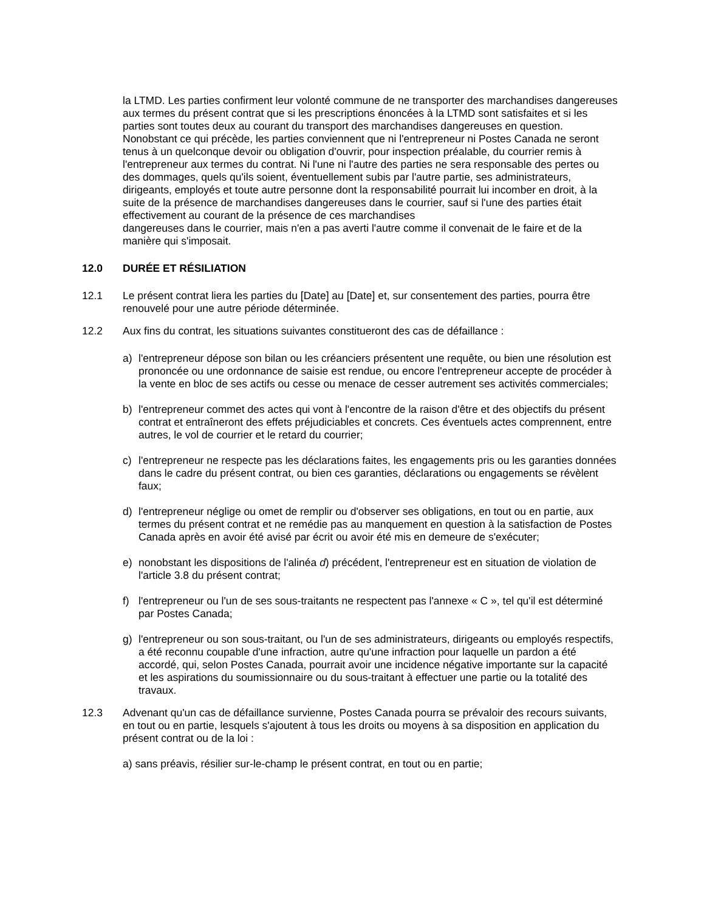la LTMD. Les parties confirment leur volonté commune de ne transporter des marchandises dangereuses aux termes du présent contrat que si les prescriptions énoncées à la LTMD sont satisfaites et si les parties sont toutes deux au courant du transport des marchandises dangereuses en question. Nonobstant ce qui précède, les parties conviennent que ni l'entrepreneur ni Postes Canada ne seront tenus à un quelconque devoir ou obligation d'ouvrir, pour inspection préalable, du courrier remis à l'entrepreneur aux termes du contrat. Ni l'une ni l'autre des parties ne sera responsable des pertes ou des dommages, quels qu'ils soient, éventuellement subis par l'autre partie, ses administrateurs, dirigeants, employés et toute autre personne dont la responsabilité pourrait lui incomber en droit, à la suite de la présence de marchandises dangereuses dans le courrier, sauf si l'une des parties était effectivement au courant de la présence de ces marchandises
dangereuses dans le courrier, mais n'en a pas averti l'autre comme il convenait de le faire et de la manière qui s'imposait.
12.0 DURÉE ET RÉSILIATION
12.1 Le présent contrat liera les parties du [Date] au [Date] et, sur consentement des parties, pourra être renouvelé pour une autre période déterminée.
12.2 Aux fins du contrat, les situations suivantes constitueront des cas de défaillance :
a) l'entrepreneur dépose son bilan ou les créanciers présentent une requête, ou bien une résolution est prononcée ou une ordonnance de saisie est rendue, ou encore l'entrepreneur accepte de procéder à la vente en bloc de ses actifs ou cesse ou menace de cesser autrement ses activités commerciales;
b) l'entrepreneur commet des actes qui vont à l'encontre de la raison d'être et des objectifs du présent contrat et entraîneront des effets préjudiciables et concrets. Ces éventuels actes comprennent, entre autres, le vol de courrier et le retard du courrier;
c) l'entrepreneur ne respecte pas les déclarations faites, les engagements pris ou les garanties données dans le cadre du présent contrat, ou bien ces garanties, déclarations ou engagements se révèlent faux;
d) l'entrepreneur néglige ou omet de remplir ou d'observer ses obligations, en tout ou en partie, aux termes du présent contrat et ne remédie pas au manquement en question à la satisfaction de Postes Canada après en avoir été avisé par écrit ou avoir été mis en demeure de s'exécuter;
e) nonobstant les dispositions de l'alinéa d) précédent, l'entrepreneur est en situation de violation de l'article 3.8 du présent contrat;
f) l'entrepreneur ou l'un de ses sous-traitants ne respectent pas l'annexe « C », tel qu'il est déterminé par Postes Canada;
g) l'entrepreneur ou son sous-traitant, ou l'un de ses administrateurs, dirigeants ou employés respectifs, a été reconnu coupable d'une infraction, autre qu'une infraction pour laquelle un pardon a été accordé, qui, selon Postes Canada, pourrait avoir une incidence négative importante sur la capacité et les aspirations du soumissionnaire ou du sous-traitant à effectuer une partie ou la totalité des travaux.
12.3 Advenant qu'un cas de défaillance survienne, Postes Canada pourra se prévaloir des recours suivants, en tout ou en partie, lesquels s'ajoutent à tous les droits ou moyens à sa disposition en application du présent contrat ou de la loi :
a) sans préavis, résilier sur-le-champ le présent contrat, en tout ou en partie;